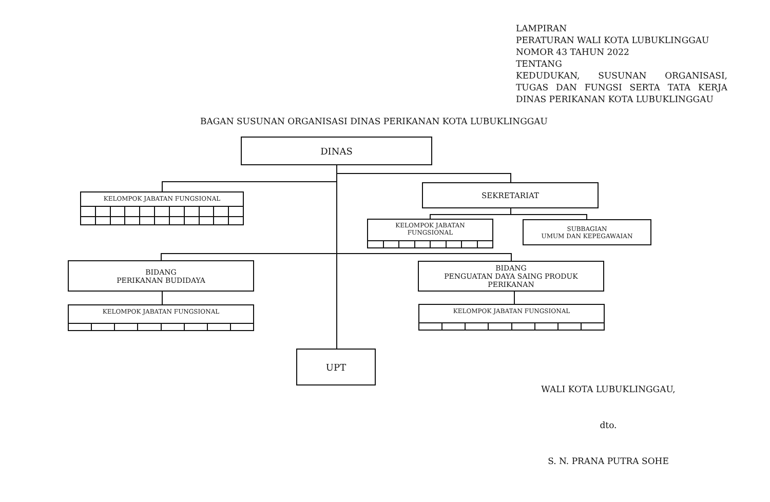LAMPIRAN
PERATURAN WALI KOTA LUBUKLINGGAU
NOMOR 43 TAHUN 2022
TENTANG
KEDUDUKAN, SUSUNAN ORGANISASI, TUGAS DAN FUNGSI SERTA TATA KERJA
DINAS PERIKANAN KOTA LUBUKLINGGAU
BAGAN SUSUNAN ORGANISASI DINAS PERIKANAN KOTA LUBUKLINGGAU
DINAS
KELOMPOK JABATAN FUNGSIONAL
SEKRETARIAT
KELOMPOK JABATAN
FUNGSIONAL
SUBBAGIAN
UMUM DAN KEPEGAWAIAN
BIDANG
PERIKANAN BUDIDAYA
BIDANG
PENGUATAN DAYA SAING PRODUK
PERIKANAN
KELOMPOK JABATAN FUNGSIONAL KELOMPOK JABATAN FUNGSIONAL
UPT
WALI KOTA LUBUKLINGGAU,
dto.
S. N. PRANA PUTRA SOHE